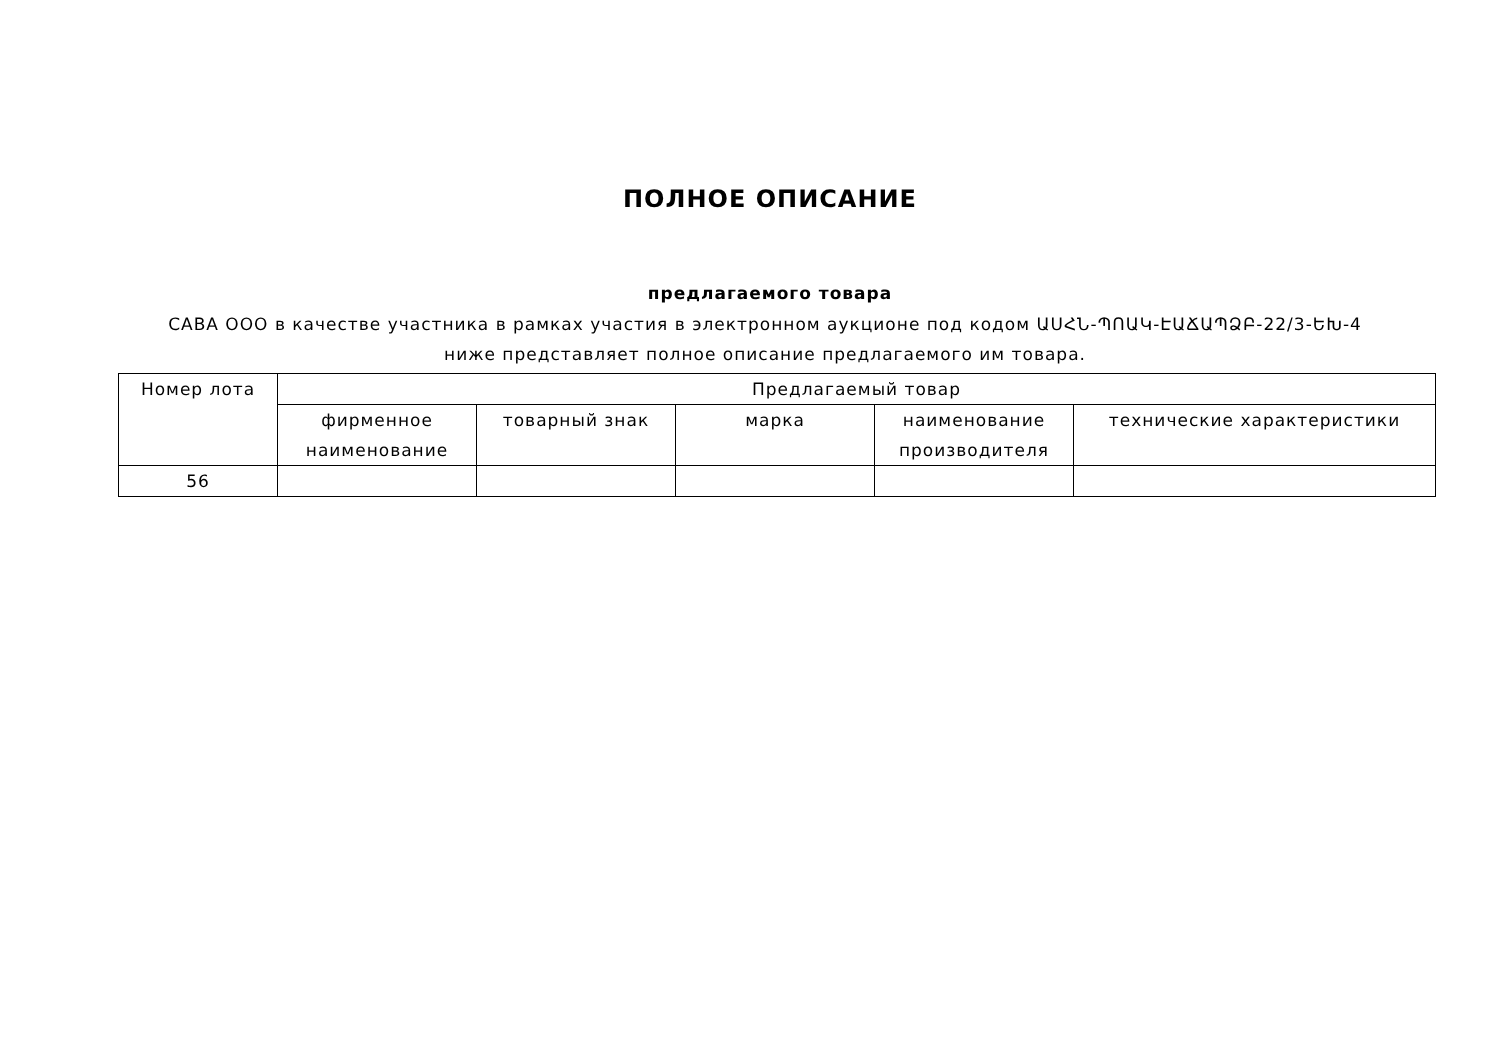ПОЛНОЕ ОПИСАНИЕ
предлагаемого товара
САВА ООО в качестве участника в рамках участия в электронном аукционе под кодом ԱՍՀՆ-ՊՈԱԿ-ԷԱՃԱՊՁԲ-22/3-ԵԽ-4 ниже представляет полное описание предлагаемого им товара.
| Номер лота | Предлагаемый товар | | | | |
| --- | --- | --- | --- | --- | --- |
| | фирменное наименование | товарный знак | марка | наименование производителя | технические характеристики |
| 56 | | | | | |